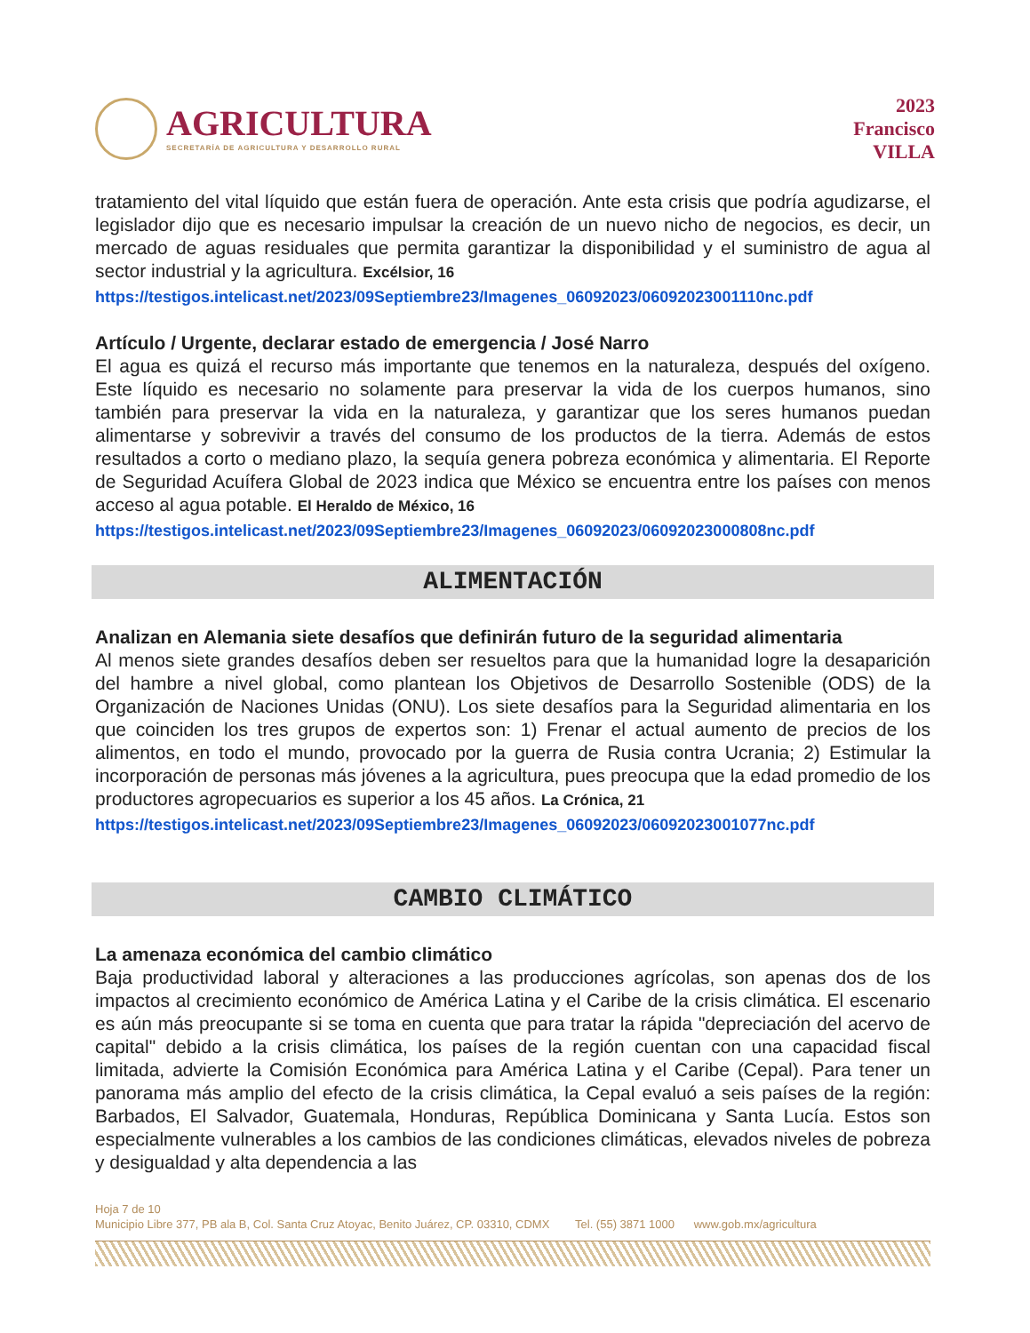AGRICULTURA
SECRETARÍA DE AGRICULTURA Y DESARROLLO RURAL
2023
Francisco
VILLA
tratamiento del vital líquido que están fuera de operación. Ante esta crisis que podría agudizarse, el legislador dijo que es necesario impulsar la creación de un nuevo nicho de negocios, es decir, un mercado de aguas residuales que permita garantizar la disponibilidad y el suministro de agua al sector industrial y la agricultura. Excélsior, 16
https://testigos.intelicast.net/2023/09Septiembre23/Imagenes_06092023/06092023001110nc.pdf
Artículo / Urgente, declarar estado de emergencia / José Narro
El agua es quizá el recurso más importante que tenemos en la naturaleza, después del oxígeno. Este líquido es necesario no solamente para preservar la vida de los cuerpos humanos, sino también para preservar la vida en la naturaleza, y garantizar que los seres humanos puedan alimentarse y sobrevivir a través del consumo de los productos de la tierra. Además de estos resultados a corto o mediano plazo, la sequía genera pobreza económica y alimentaria. El Reporte de Seguridad Acuífera Global de 2023 indica que México se encuentra entre los países con menos acceso al agua potable. El Heraldo de México, 16
https://testigos.intelicast.net/2023/09Septiembre23/Imagenes_06092023/06092023000808nc.pdf
ALIMENTACIÓN
Analizan en Alemania siete desafíos que definirán futuro de la seguridad alimentaria
Al menos siete grandes desafíos deben ser resueltos para que la humanidad logre la desaparición del hambre a nivel global, como plantean los Objetivos de Desarrollo Sostenible (ODS) de la Organización de Naciones Unidas (ONU). Los siete desafíos para la Seguridad alimentaria en los que coinciden los tres grupos de expertos son: 1) Frenar el actual aumento de precios de los alimentos, en todo el mundo, provocado por la guerra de Rusia contra Ucrania; 2) Estimular la incorporación de personas más jóvenes a la agricultura, pues preocupa que la edad promedio de los productores agropecuarios es superior a los 45 años. La Crónica, 21
https://testigos.intelicast.net/2023/09Septiembre23/Imagenes_06092023/06092023001077nc.pdf
CAMBIO CLIMÁTICO
La amenaza económica del cambio climático
Baja productividad laboral y alteraciones a las producciones agrícolas, son apenas dos de los impactos al crecimiento económico de América Latina y el Caribe de la crisis climática. El escenario es aún más preocupante si se toma en cuenta que para tratar la rápida "depreciación del acervo de capital" debido a la crisis climática, los países de la región cuentan con una capacidad fiscal limitada, advierte la Comisión Económica para América Latina y el Caribe (Cepal). Para tener un panorama más amplio del efecto de la crisis climática, la Cepal evaluó a seis países de la región: Barbados, El Salvador, Guatemala, Honduras, República Dominicana y Santa Lucía. Estos son especialmente vulnerables a los cambios de las condiciones climáticas, elevados niveles de pobreza y desigualdad y alta dependencia a las
Hoja 7 de 10
Municipio Libre 377, PB ala B, Col. Santa Cruz Atoyac, Benito Juárez, CP. 03310, CDMX Tel. (55) 3871 1000 www.gob.mx/agricultura